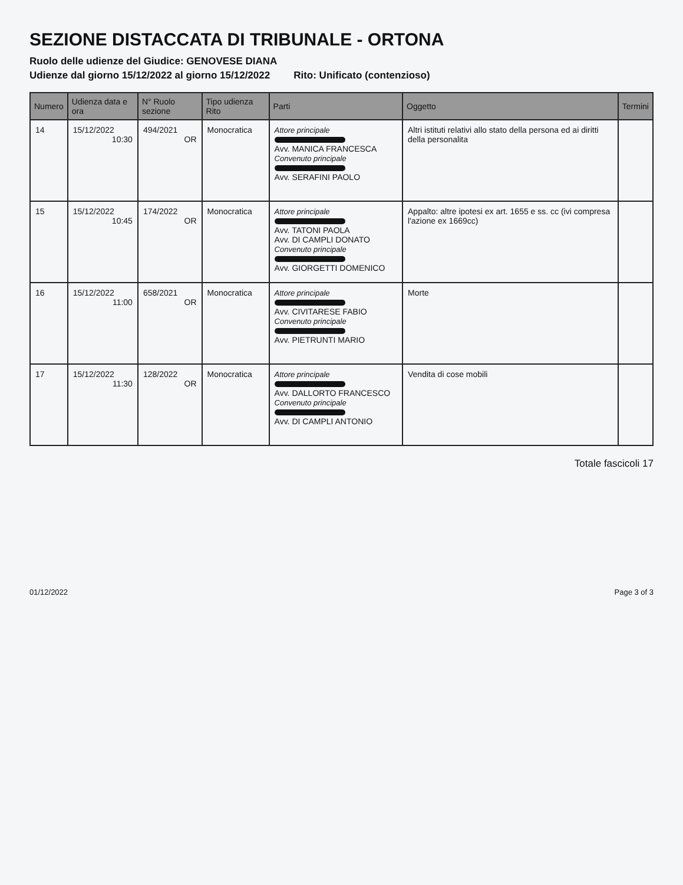SEZIONE DISTACCATA DI TRIBUNALE - ORTONA
Ruolo delle udienze del Giudice: GENOVESE DIANA
Udienze dal giorno 15/12/2022 al giorno 15/12/2022 Rito: Unificato (contenzioso)
| Numero | Udienza data e ora | N° Ruolo sezione | Tipo udienza Rito | Parti | Oggetto | Termini |
| --- | --- | --- | --- | --- | --- | --- |
| 14 | 15/12/2022 10:30 | 494/2021 OR | Monocratica | Attore principale Avv. MANICA FRANCESCA Convenuto principale Avv. SERAFINI PAOLO | Altri istituti relativi allo stato della persona ed ai diritti della personalita | |
| 15 | 15/12/2022 10:45 | 174/2022 OR | Monocratica | Attore principale Avv. TATONI PAOLA Avv. DI CAMPLI DONATO Convenuto principale Avv. GIORGETTI DOMENICO | Appalto: altre ipotesi ex art. 1655 e ss. cc (ivi compresa l'azione ex 1669cc) | |
| 16 | 15/12/2022 11:00 | 658/2021 OR | Monocratica | Attore principale Avv. CIVITARESE FABIO Convenuto principale Avv. PIETRUNTI MARIO | Morte | |
| 17 | 15/12/2022 11:30 | 128/2022 OR | Monocratica | Attore principale Avv. DALLORTO FRANCESCO Convenuto principale Avv. DI CAMPLI ANTONIO | Vendita di cose mobili | |
Totale fascicoli 17
01/12/2022 Page 3 of 3